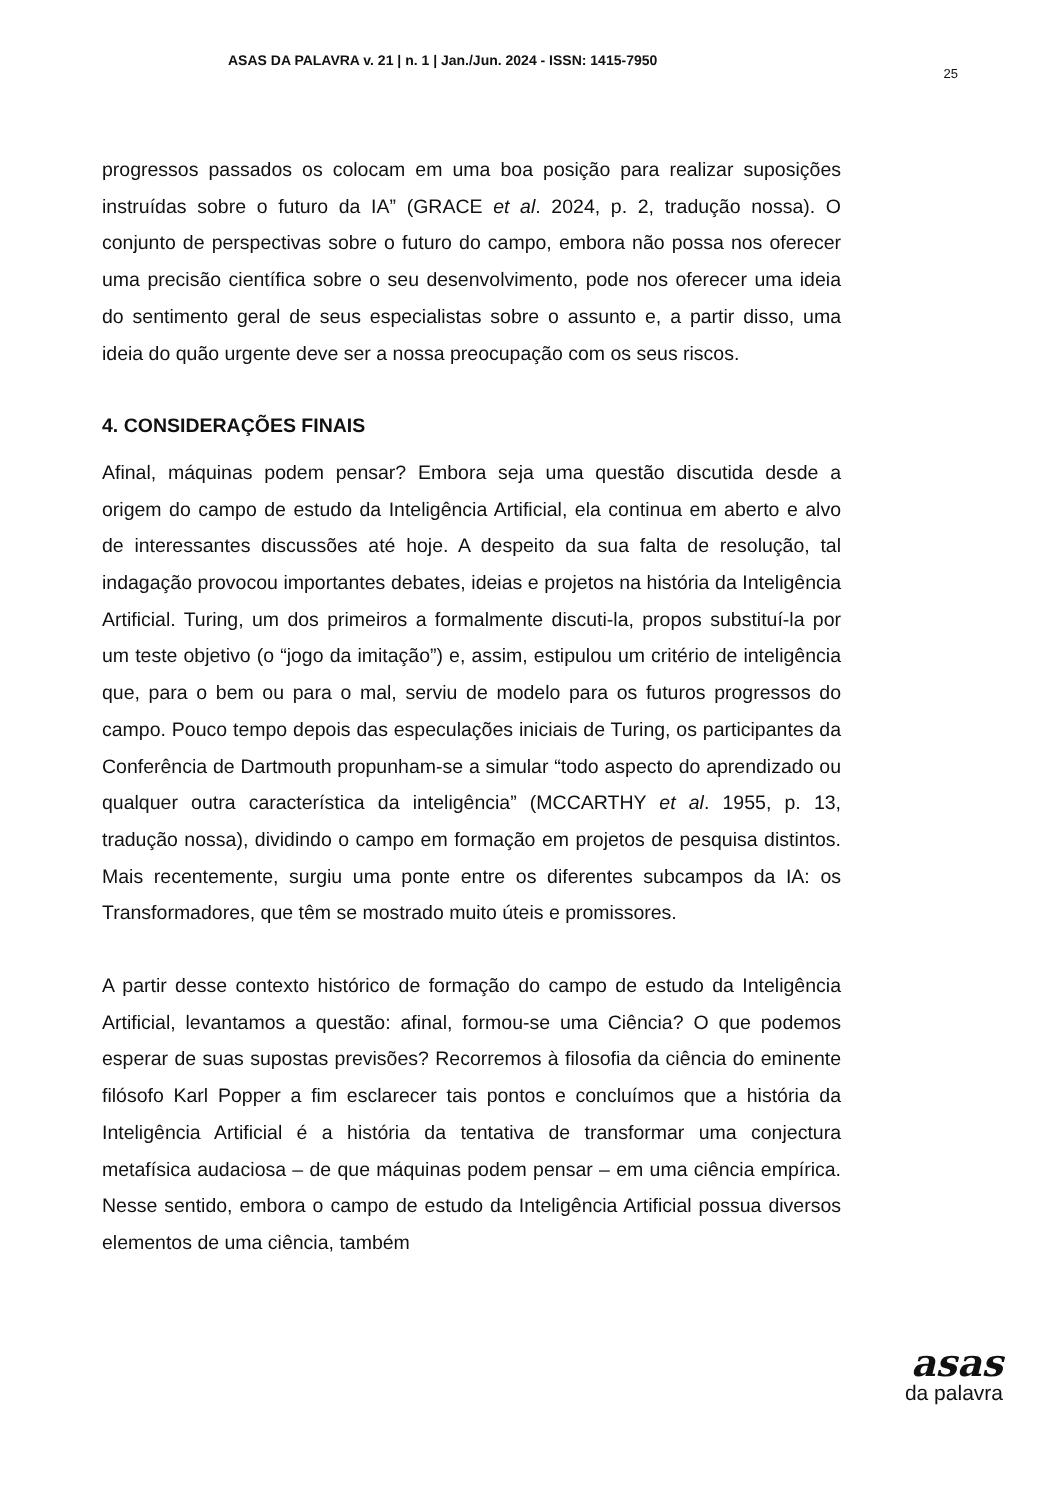ASAS DA PALAVRA v. 21 | n. 1 | Jan./Jun. 2024 - ISSN: 1415-7950 25
progressos passados os colocam em uma boa posição para realizar suposições instruídas sobre o futuro da IA” (GRACE et al. 2024, p. 2, tradução nossa). O conjunto de perspectivas sobre o futuro do campo, embora não possa nos oferecer uma precisão científica sobre o seu desenvolvimento, pode nos oferecer uma ideia do sentimento geral de seus especialistas sobre o assunto e, a partir disso, uma ideia do quão urgente deve ser a nossa preocupação com os seus riscos.
4. CONSIDERAÇÕES FINAIS
Afinal, máquinas podem pensar? Embora seja uma questão discutida desde a origem do campo de estudo da Inteligência Artificial, ela continua em aberto e alvo de interessantes discussões até hoje. A despeito da sua falta de resolução, tal indagação provocou importantes debates, ideias e projetos na história da Inteligência Artificial. Turing, um dos primeiros a formalmente discuti-la, propos substituí-la por um teste objetivo (o “jogo da imitação”) e, assim, estipulou um critério de inteligência que, para o bem ou para o mal, serviu de modelo para os futuros progressos do campo. Pouco tempo depois das especulações iniciais de Turing, os participantes da Conferência de Dartmouth propunham-se a simular “todo aspecto do aprendizado ou qualquer outra característica da inteligência” (MCCARTHY et al. 1955, p. 13, tradução nossa), dividindo o campo em formação em projetos de pesquisa distintos. Mais recentemente, surgiu uma ponte entre os diferentes subcampos da IA: os Transformadores, que têm se mostrado muito úteis e promissores.
A partir desse contexto histórico de formação do campo de estudo da Inteligência Artificial, levantamos a questão: afinal, formou-se uma Ciência? O que podemos esperar de suas supostas previsões? Recorremos à filosofia da ciência do eminente filósofo Karl Popper a fim esclarecer tais pontos e concluímos que a história da Inteligência Artificial é a história da tentativa de transformar uma conjectura metafísica audaciosa – de que máquinas podem pensar – em uma ciência empírica. Nesse sentido, embora o campo de estudo da Inteligência Artificial possua diversos elementos de uma ciência, também
asas
da palavra